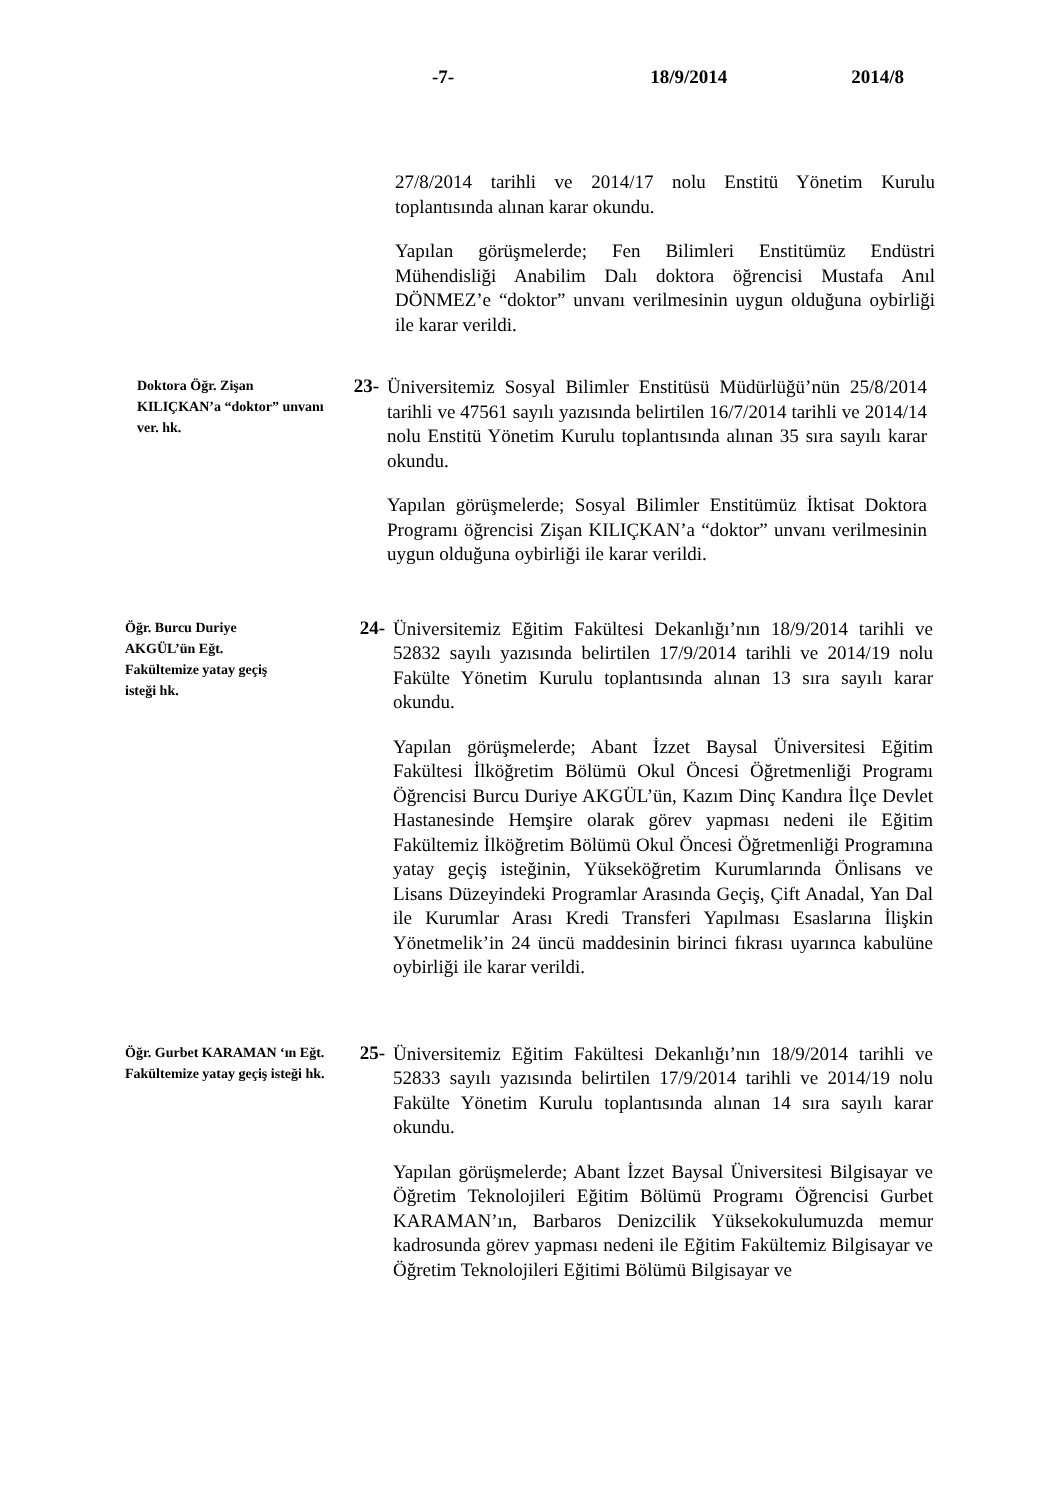-7- 18/9/2014 2014/8
27/8/2014 tarihli ve 2014/17 nolu Enstitü Yönetim Kurulu toplantısında alınan karar okundu.
Yapılan görüşmelerde; Fen Bilimleri Enstitümüz Endüstri Mühendisliği Anabilim Dalı doktora öğrencisi Mustafa Anıl DÖNMEZ’e “doktor” unvanı verilmesinin uygun olduğuna oybirliği ile karar verildi.
Doktora Öğr. Zişan KILIÇKAN’a “doktor” unvanı ver. hk.
23-
Üniversitemiz Sosyal Bilimler Enstitüsü Müdürlüğü’nün 25/8/2014 tarihli ve 47561 sayılı yazısında belirtilen 16/7/2014 tarihli ve 2014/14 nolu Enstitü Yönetim Kurulu toplantısında alınan 35 sıra sayılı karar okundu.
Yapılan görüşmelerde; Sosyal Bilimler Enstitümüz İktisat Doktora Programı öğrencisi Zişan KILIÇKAN’a “doktor” unvanı verilmesinin uygun olduğuna oybirliği ile karar verildi.
Öğr. Burcu Duriye AKGÜL’ün Eğt. Fakültemize yatay geçiş isteği hk.
24-
Üniversitemiz Eğitim Fakültesi Dekanlığı’nın 18/9/2014 tarihli ve 52832 sayılı yazısında belirtilen 17/9/2014 tarihli ve 2014/19 nolu Fakülte Yönetim Kurulu toplantısında alınan 13 sıra sayılı karar okundu.
Yapılan görüşmelerde; Abant İzzet Baysal Üniversitesi Eğitim Fakültesi İlköğretim Bölümü Okul Öncesi Öğretmenliği Programı Öğrencisi Burcu Duriye AKGÜL’ün, Kazım Dinç Kandıra İlçe Devlet Hastanesinde Hemşire olarak görev yapması nedeni ile Eğitim Fakültemiz İlköğretim Bölümü Okul Öncesi Öğretmenliği Programına yatay geçiş isteğinin, Yükseköğretim Kurumlarında Önlisans ve Lisans Düzeyindeki Programlar Arasında Geçiş, Çift Anadal, Yan Dal ile Kurumlar Arası Kredi Transferi Yapılması Esaslarına İlişkin Yönetmelik’in 24 üncü maddesinin birinci fıkrası uyarınca kabulüne oybirliği ile karar verildi.
Öğr. Gurbet KARAMAN ‘ın Eğt. Fakültemize yatay geçiş isteği hk.
25-
Üniversitemiz Eğitim Fakültesi Dekanlığı’nın 18/9/2014 tarihli ve 52833 sayılı yazısında belirtilen 17/9/2014 tarihli ve 2014/19 nolu Fakülte Yönetim Kurulu toplantısında alınan 14 sıra sayılı karar okundu.
Yapılan görüşmelerde; Abant İzzet Baysal Üniversitesi Bilgisayar ve Öğretim Teknolojileri Eğitim Bölümü Programı Öğrencisi Gurbet KARAMAN’ın, Barbaros Denizcilik Yüksekokulumuzda memur kadrosunda görev yapması nedeni ile Eğitim Fakültemiz Bilgisayar ve Öğretim Teknolojileri Eğitimi Bölümü Bilgisayar ve